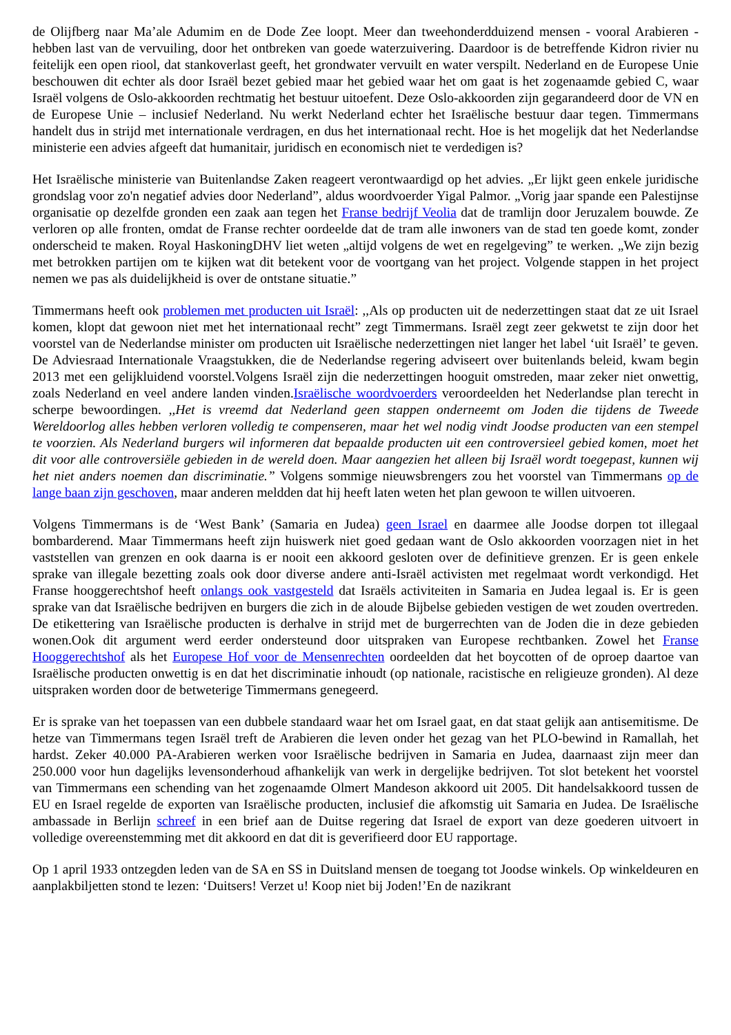de Olijfberg naar Ma’ale Adumim en de Dode Zee loopt. Meer dan tweehonderdduizend mensen - vooral Arabieren - hebben last van de vervuiling, door het ontbreken van goede waterzuivering. Daardoor is de betreffende Kidron rivier nu feitelijk een open riool, dat stankoverlast geeft, het grondwater vervuilt en water verspilt. Nederland en de Europese Unie beschouwen dit echter als door Israël bezet gebied maar het gebied waar het om gaat is het zogenaamde gebied C, waar Israël volgens de Oslo-akkoorden rechtmatig het bestuur uitoefent. Deze Oslo-akkoorden zijn gegarandeerd door de VN en de Europese Unie – inclusief Nederland. Nu werkt Nederland echter het Israëlische bestuur daar tegen. Timmermans handelt dus in strijd met internationale verdragen, en dus het internationaal recht. Hoe is het mogelijk dat het Nederlandse ministerie een advies afgeeft dat humanitair, juridisch en economisch niet te verdedigen is?
Het Israëlische ministerie van Buitenlandse Zaken reageert verontwaardigd op het advies. „Er lijkt geen enkele juridische grondslag voor zo'n negatief advies door Nederland”, aldus woordvoerder Yigal Palmor. „Vorig jaar spande een Palestijnse organisatie op dezelfde gronden een zaak aan tegen het Franse bedrijf Veolia dat de tramlijn door Jeruzalem bouwde. Ze verloren op alle fronten, omdat de Franse rechter oordeelde dat de tram alle inwoners van de stad ten goede komt, zonder onderscheid te maken. Royal HaskoningDHV liet weten „altijd volgens de wet en regelgeving” te werken. „We zijn bezig met betrokken partijen om te kijken wat dit betekent voor de voortgang van het project. Volgende stappen in het project nemen we pas als duidelijkheid is over de ontstane situatie.”
Timmermans heeft ook problemen met producten uit Israël: ,,Als op producten uit de nederzettingen staat dat ze uit Israel komen, klopt dat gewoon niet met het internationaal recht” zegt Timmermans. Israël zegt zeer gekwetst te zijn door het voorstel van de Nederlandse minister om producten uit Israëlische nederzettingen niet langer het label ‘uit Israël’ te geven. De Adviesraad Internationale Vraagstukken, die de Nederlandse regering adviseert over buitenlands beleid, kwam begin 2013 met een gelijkluidend voorstel.Volgens Israël zijn die nederzettingen hooguit omstreden, maar zeker niet onwettig, zoals Nederland en veel andere landen vinden.Israëlische woordvoerders veroordeelden het Nederlandse plan terecht in scherpe bewoordingen. ,,Het is vreemd dat Nederland geen stappen onderneemt om Joden die tijdens de Tweede Wereldoorlog alles hebben verloren volledig te compenseren, maar het wel nodig vindt Joodse producten van een stempel te voorzien. Als Nederland burgers wil informeren dat bepaalde producten uit een controversieel gebied komen, moet het dit voor alle controversiële gebieden in de wereld doen. Maar aangezien het alleen bij Israël wordt toegepast, kunnen wij het niet anders noemen dan discriminatie.” Volgens sommige nieuwsbrengers zou het voorstel van Timmermans op de lange baan zijn geschoven, maar anderen meldden dat hij heeft laten weten het plan gewoon te willen uitvoeren.
Volgens Timmermans is de ‘West Bank’ (Samaria en Judea) geen Israel en daarmee alle Joodse dorpen tot illegaal bombarderend. Maar Timmermans heeft zijn huiswerk niet goed gedaan want de Oslo akkoorden voorzagen niet in het vaststellen van grenzen en ook daarna is er nooit een akkoord gesloten over de definitieve grenzen. Er is geen enkele sprake van illegale bezetting zoals ook door diverse andere anti-Israël activisten met regelmaat wordt verkondigd. Het Franse hooggerechtshof heeft onlangs ook vastgesteld dat Israëls activiteiten in Samaria en Judea legaal is. Er is geen sprake van dat Israëlische bedrijven en burgers die zich in de aloude Bijbelse gebieden vestigen de wet zouden overtreden. De etikettering van Israëlische producten is derhalve in strijd met de burgerrechten van de Joden die in deze gebieden wonen.Ook dit argument werd eerder ondersteund door uitspraken van Europese rechtbanken. Zowel het Franse Hooggerechtshof als het Europese Hof voor de Mensenrechten oordeelden dat het boycotten of de oproep daartoe van Israëlische producten onwettig is en dat het discriminatie inhoudt (op nationale, racistische en religieuze gronden). Al deze uitspraken worden door de betweterige Timmermans genegeerd.
Er is sprake van het toepassen van een dubbele standaard waar het om Israel gaat, en dat staat gelijk aan antisemitisme. De hetze van Timmermans tegen Israël treft de Arabieren die leven onder het gezag van het PLO-bewind in Ramallah, het hardst. Zeker 40.000 PA-Arabieren werken voor Israëlische bedrijven in Samaria en Judea, daarnaast zijn meer dan 250.000 voor hun dagelijks levensonderhoud afhankelijk van werk in dergelijke bedrijven. Tot slot betekent het voorstel van Timmermans een schending van het zogenaamde Olmert Mandeson akkoord uit 2005. Dit handelsakkoord tussen de EU en Israel regelde de exporten van Israëlische producten, inclusief die afkomstig uit Samaria en Judea. De Israëlische ambassade in Berlijn schreef in een brief aan de Duitse regering dat Israel de export van deze goederen uitvoert in volledige overeenstemming met dit akkoord en dat dit is geverifieerd door EU rapportage.
Op 1 april 1933 ontzegden leden van de SA en SS in Duitsland mensen de toegang tot Joodse winkels. Op winkeldeuren en aanplakbiljetten stond te lezen: ‘Duitsers! Verzet u! Koop niet bij Joden!’En de nazikrant